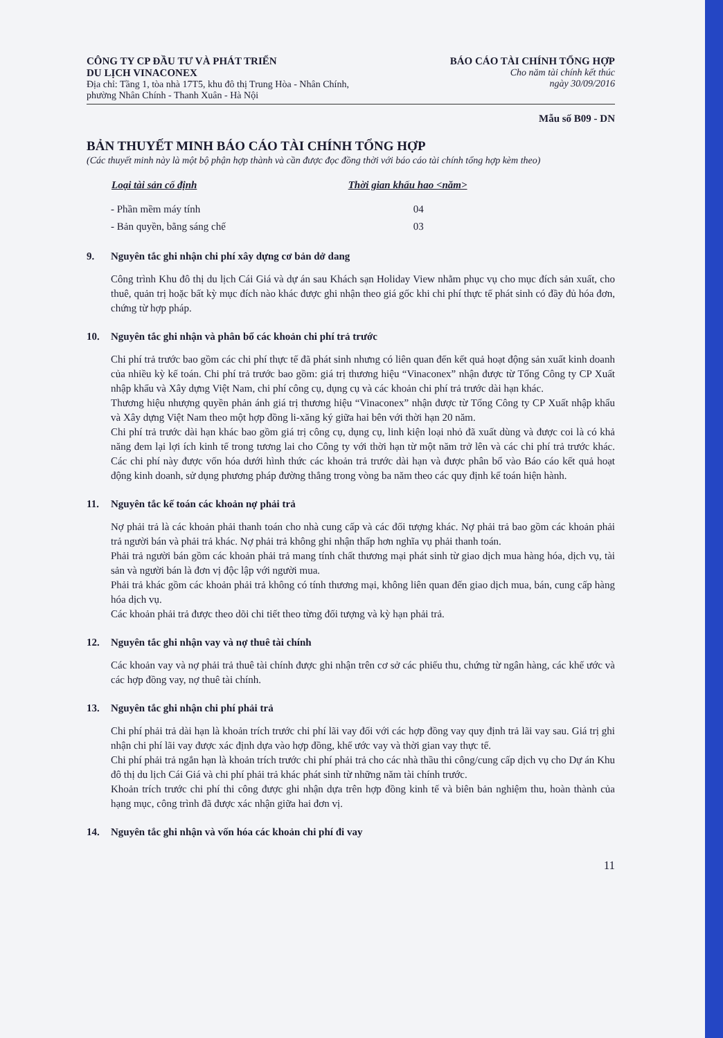CÔNG TY CP ĐẦU TƯ VÀ PHÁT TRIỂN
DU LỊCH VINACONEX
Địa chỉ: Tầng 1, tòa nhà 17T5, khu đô thị Trung Hòa - Nhân Chính,
phường Nhân Chính - Thanh Xuân - Hà Nội
BÁO CÁO TÀI CHÍNH TỔNG HỢP
Cho năm tài chính kết thúc
ngày 30/09/2016
Mẫu số B09 - DN
BẢN THUYẾT MINH BÁO CÁO TÀI CHÍNH TỔNG HỢP
(Các thuyết minh này là một bộ phận hợp thành và cần được đọc đồng thời với báo cáo tài chính tổng hợp kèm theo)
| Loại tài sản cố định | Thời gian khấu hao <năm> |
| --- | --- |
| - Phần mềm máy tính | 04 |
| - Bản quyền, bằng sáng chế | 03 |
9. Nguyên tắc ghi nhận chi phí xây dựng cơ bản dở dang
Công trình Khu đô thị du lịch Cái Giá và dự án sau Khách sạn Holiday View nhằm phục vụ cho mục đích sản xuất, cho thuê, quản trị hoặc bất kỳ mục đích nào khác được ghi nhận theo giá gốc khi chi phí thực tế phát sinh có đầy đủ hóa đơn, chứng từ hợp pháp.
10. Nguyên tắc ghi nhận và phân bổ các khoản chi phí trả trước
Chi phí trả trước bao gồm các chi phí thực tế đã phát sinh nhưng có liên quan đến kết quả hoạt động sản xuất kinh doanh của nhiều kỳ kế toán. Chi phí trả trước bao gồm: giá trị thương hiệu “Vinaconex” nhận được từ Tổng Công ty CP Xuất nhập khẩu và Xây dựng Việt Nam, chi phí công cụ, dụng cụ và các khoản chi phí trả trước dài hạn khác.
Thương hiệu nhượng quyền phản ánh giá trị thương hiệu “Vinaconex” nhận được từ Tổng Công ty CP Xuất nhập khẩu và Xây dựng Việt Nam theo một hợp đồng li-xăng ký giữa hai bên với thời hạn 20 năm.
Chi phí trả trước dài hạn khác bao gồm giá trị công cụ, dụng cụ, linh kiện loại nhỏ đã xuất dùng và được coi là có khả năng đem lại lợi ích kinh tế trong tương lai cho Công ty với thời hạn từ một năm trở lên và các chi phí trả trước khác. Các chi phí này được vốn hóa dưới hình thức các khoản trả trước dài hạn và được phân bổ vào Báo cáo kết quả hoạt động kinh doanh, sử dụng phương pháp đường thẳng trong vòng ba năm theo các quy định kế toán hiện hành.
11. Nguyên tắc kế toán các khoản nợ phải trả
Nợ phải trả là các khoản phải thanh toán cho nhà cung cấp và các đối tượng khác. Nợ phải trả bao gồm các khoản phải trả người bán và phải trả khác. Nợ phải trả không ghi nhận thấp hơn nghĩa vụ phải thanh toán.
Phải trả người bán gồm các khoản phải trả mang tính chất thương mại phát sinh từ giao dịch mua hàng hóa, dịch vụ, tài sản và người bán là đơn vị độc lập với người mua.
Phải trả khác gồm các khoản phải trả không có tính thương mại, không liên quan đến giao dịch mua, bán, cung cấp hàng hóa dịch vụ.
Các khoản phải trả được theo dõi chi tiết theo từng đối tượng và kỳ hạn phải trả.
12. Nguyên tắc ghi nhận vay và nợ thuê tài chính
Các khoản vay và nợ phải trả thuê tài chính được ghi nhận trên cơ sở các phiếu thu, chứng từ ngân hàng, các khế ước và các hợp đồng vay, nợ thuê tài chính.
13. Nguyên tắc ghi nhận chi phí phải trả
Chi phí phải trả dài hạn là khoản trích trước chi phí lãi vay đối với các hợp đồng vay quy định trả lãi vay sau. Giá trị ghi nhận chi phí lãi vay được xác định dựa vào hợp đồng, khế ước vay và thời gian vay thực tế.
Chi phí phải trả ngắn hạn là khoản trích trước chi phí phải trả cho các nhà thầu thi công/cung cấp dịch vụ cho Dự án Khu đô thị du lịch Cái Giá và chi phí phải trả khác phát sinh từ những năm tài chính trước.
Khoản trích trước chi phí thi công được ghi nhận dựa trên hợp đồng kinh tế và biên bản nghiệm thu, hoàn thành của hạng mục, công trình đã được xác nhận giữa hai đơn vị.
14. Nguyên tắc ghi nhận và vốn hóa các khoản chi phí đi vay
11